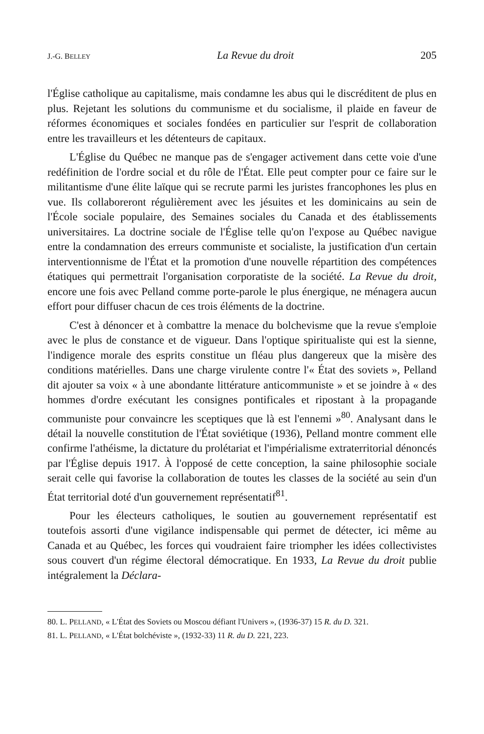J.-G. BELLEY La Revue du droit 205
l'Église catholique au capitalisme, mais condamne les abus qui le discréditent de plus en plus. Rejetant les solutions du communisme et du socialisme, il plaide en faveur de réformes économiques et sociales fondées en particulier sur l'esprit de collaboration entre les travailleurs et les détenteurs de capitaux.
L'Église du Québec ne manque pas de s'engager activement dans cette voie d'une redéfinition de l'ordre social et du rôle de l'État. Elle peut compter pour ce faire sur le militantisme d'une élite laïque qui se recrute parmi les juristes francophones les plus en vue. Ils collaboreront régulièrement avec les jésuites et les dominicains au sein de l'École sociale populaire, des Semaines sociales du Canada et des établissements universitaires. La doctrine sociale de l'Église telle qu'on l'expose au Québec navigue entre la condamnation des erreurs communiste et socialiste, la justification d'un certain interventionnisme de l'État et la promotion d'une nouvelle répartition des compétences étatiques qui permettrait l'organisation corporatiste de la société. La Revue du droit, encore une fois avec Pelland comme porte-parole le plus énergique, ne ménagera aucun effort pour diffuser chacun de ces trois éléments de la doctrine.
C'est à dénoncer et à combattre la menace du bolchevisme que la revue s'emploie avec le plus de constance et de vigueur. Dans l'optique spiritualiste qui est la sienne, l'indigence morale des esprits constitue un fléau plus dangereux que la misère des conditions matérielles. Dans une charge virulente contre l'« État des soviets », Pelland dit ajouter sa voix « à une abondante littérature anticommuniste » et se joindre à « des hommes d'ordre exécutant les consignes pontificales et ripostant à la propagande communiste pour convaincre les sceptiques que là est l'ennemi »<sup>80</sup>. Analysant dans le détail la nouvelle constitution de l'État soviétique (1936), Pelland montre comment elle confirme l'athéisme, la dictature du prolétariat et l'impérialisme extraterritorial dénoncés par l'Église depuis 1917. À l'opposé de cette conception, la saine philosophie sociale serait celle qui favorise la collaboration de toutes les classes de la société au sein d'un État territorial doté d'un gouvernement représentatif<sup>81</sup>.
Pour les électeurs catholiques, le soutien au gouvernement représentatif est toutefois assorti d'une vigilance indispensable qui permet de détecter, ici même au Canada et au Québec, les forces qui voudraient faire triompher les idées collectivistes sous couvert d'un régime électoral démocratique. En 1933, La Revue du droit publie intégralement la Déclara-
80. L. PELLAND, « L'État des Soviets ou Moscou défiant l'Univers », (1936-37) 15 R. du D. 321.
81. L. PELLAND, « L'État bolchéviste », (1932-33) 11 R. du D. 221, 223.